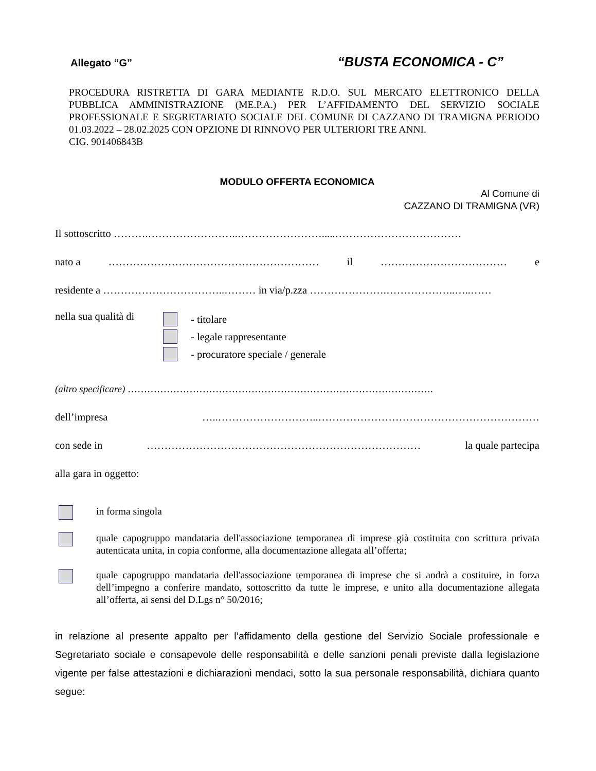Allegato “G” “BUSTA ECONOMICA - C”
PROCEDURA RISTRETTA DI GARA MEDIANTE R.D.O. SUL MERCATO ELETTRONICO DELLA PUBBLICA AMMINISTRAZIONE (ME.P.A.) PER L’AFFIDAMENTO DEL SERVIZIO SOCIALE PROFESSIONALE E SEGRETARIATO SOCIALE DEL COMUNE DI CAZZANO DI TRAMIGNA PERIODO 01.03.2022 – 28.02.2025 CON OPZIONE DI RINNOVO PER ULTERIORI TRE ANNI.
CIG. 901406843B
MODULO OFFERTA ECONOMICA
Al Comune di
CAZZANO DI TRAMIGNA (VR)
Il sottoscritto ……….……………………..…………………….....………………………………
nato a …………………………………………………… il ……………………………… e
residente a ……………………………..……… in via/p.zza ………………….………………..…..……
nella sua qualità di
- titolare
- legale rappresentante
- procuratore speciale / generale
(altro specificare) ………………………………………………………………………………….
dell’impresa …..………………………..………………………………………………………
con sede in …………………………………………………………………… la quale partecipa
alla gara in oggetto:
in forma singola
quale capogruppo mandataria dell'associazione temporanea di imprese già costituita con scrittura privata autenticata unita, in copia conforme, alla documentazione allegata all’offerta;
quale capogruppo mandataria dell'associazione temporanea di imprese che si andrà a costituire, in forza dell’impegno a conferire mandato, sottoscritto da tutte le imprese, e unito alla documentazione allegata all’offerta, ai sensi del D.Lgs n° 50/2016;
in relazione al presente appalto per l’affidamento della gestione del Servizio Sociale professionale e Segretariato sociale e consapevole delle responsabilità e delle sanzioni penali previste dalla legislazione vigente per false attestazioni e dichiarazioni mendaci, sotto la sua personale responsabilità, dichiara quanto segue: